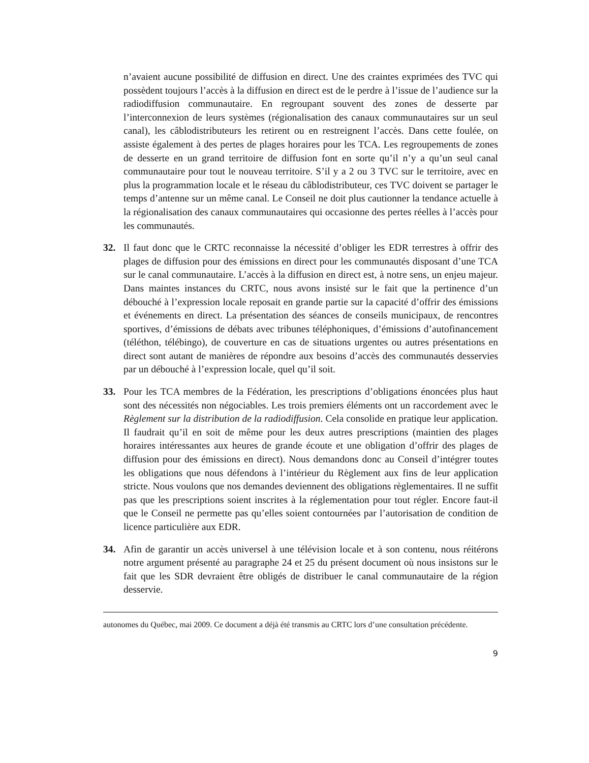n’avaient aucune possibilité de diffusion en direct. Une des craintes exprimées des TVC qui possèdent toujours l’accès à la diffusion en direct est de le perdre à l’issue de l’audience sur la radiodiffusion communautaire. En regroupant souvent des zones de desserte par l’interconnexion de leurs systèmes (régionalisation des canaux communautaires sur un seul canal), les câblodistributeurs les retirent ou en restreignent l’accès. Dans cette foulée, on assiste également à des pertes de plages horaires pour les TCA. Les regroupements de zones de desserte en un grand territoire de diffusion font en sorte qu’il n’y a qu’un seul canal communautaire pour tout le nouveau territoire. S’il y a 2 ou 3 TVC sur le territoire, avec en plus la programmation locale et le réseau du câblodistributeur, ces TVC doivent se partager le temps d’antenne sur un même canal. Le Conseil ne doit plus cautionner la tendance actuelle à la régionalisation des canaux communautaires qui occasionne des pertes réelles à l’accès pour les communautés.
32. Il faut donc que le CRTC reconnaisse la nécessité d’obliger les EDR terrestres à offrir des plages de diffusion pour des émissions en direct pour les communautés disposant d’une TCA sur le canal communautaire. L’accès à la diffusion en direct est, à notre sens, un enjeu majeur. Dans maintes instances du CRTC, nous avons insisté sur le fait que la pertinence d’un débouché à l’expression locale reposait en grande partie sur la capacité d’offrir des émissions et événements en direct. La présentation des séances de conseils municipaux, de rencontres sportives, d’émissions de débats avec tribunes téléphoniques, d’émissions d’autofinancement (téléthon, télébingo), de couverture en cas de situations urgentes ou autres présentations en direct sont autant de manières de répondre aux besoins d’accès des communautés desservies par un débouché à l’expression locale, quel qu’il soit.
33. Pour les TCA membres de la Fédération, les prescriptions d’obligations énoncées plus haut sont des nécessités non négociables. Les trois premiers éléments ont un raccordement avec le Règlement sur la distribution de la radiodiffusion. Cela consolide en pratique leur application. Il faudrait qu’il en soit de même pour les deux autres prescriptions (maintien des plages horaires intéressantes aux heures de grande écoute et une obligation d’offrir des plages de diffusion pour des émissions en direct). Nous demandons donc au Conseil d’intégrer toutes les obligations que nous défendons à l’intérieur du Règlement aux fins de leur application stricte. Nous voulons que nos demandes deviennent des obligations règlementaires. Il ne suffit pas que les prescriptions soient inscrites à la réglementation pour tout régler. Encore faut-il que le Conseil ne permette pas qu’elles soient contournées par l’autorisation de condition de licence particulière aux EDR.
34. Afin de garantir un accès universel à une télévision locale et à son contenu, nous réitérons notre argument présenté au paragraphe 24 et 25 du présent document où nous insistons sur le fait que les SDR devraient être obligés de distribuer le canal communautaire de la région desservie.
autonomes du Québec, mai 2009. Ce document a déjà été transmis au CRTC lors d’une consultation précédente.
9